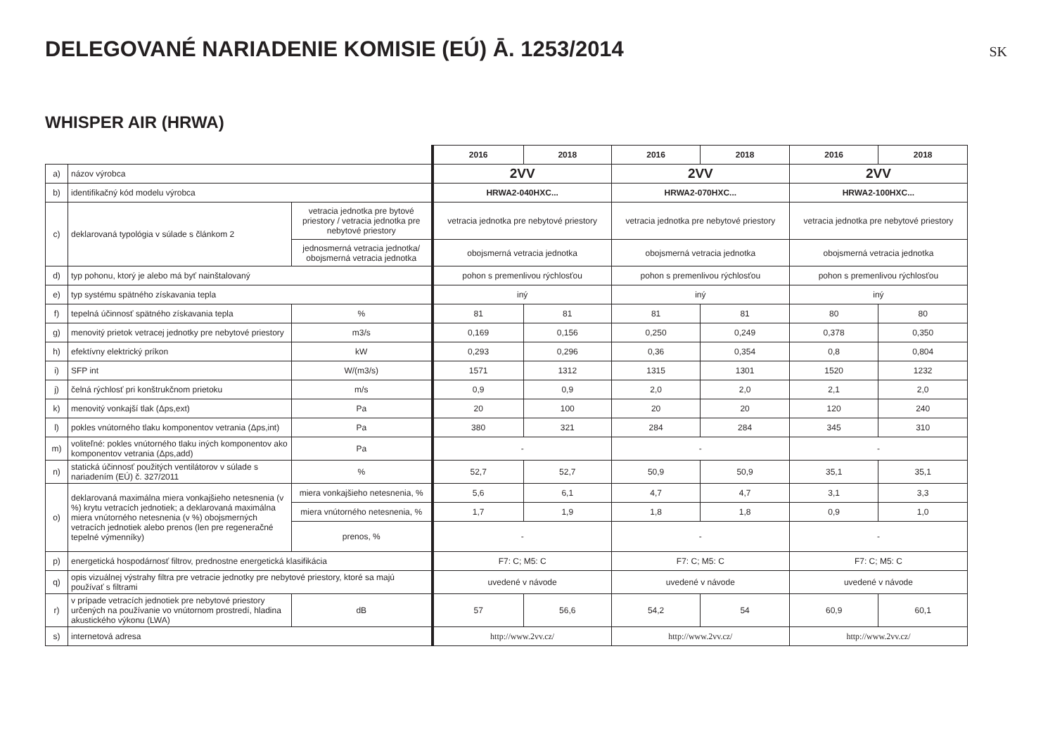DELEGOVANÉ NARIADENIE KOMISIE (EÚ) Ā. 1253/2014
SK
WHISPER AIR (HRWA)
| | | | 2016 | 2018 | 2016 | 2018 | 2016 | 2018 |
| a) | názov výrobca | | 2VV | | 2VV | | 2VV | |
| b) | identifikačný kód modelu výrobca | | HRWA2-040HXC... | | HRWA2-070HXC... | | HRWA2-100HXC... | |
| c) | deklarovaná typológia v súlade s článkom 2 | vetracia jednotka pre bytové priestory / vetracia jednotka pre nebytové priestory | vetracia jednotka pre nebytové priestory | | vetracia jednotka pre nebytové priestory | | vetracia jednotka pre nebytové priestory | |
| | | jednosmerná vetracia jednotka/ obojsmerná vetracia jednotka | obojsmerná vetracia jednotka | | obojsmerná vetracia jednotka | | obojsmerná vetracia jednotka | |
| d) | typ pohonu, ktorý je alebo má byť nainštalovaný | | pohon s premenlivou rýchlosťou | | pohon s premenlivou rýchlosťou | | pohon s premenlivou rýchlosťou | |
| e) | typ systému spätného získavania tepla | | iný | | iný | | iný | |
| f) | tepelná účinnosť spätného získavania tepla | % | 81 | 81 | 81 | 81 | 80 | 80 |
| g) | menovitý prietok vetracej jednotky pre nebytové priestory | m3/s | 0,169 | 0,156 | 0,250 | 0,249 | 0,378 | 0,350 |
| h) | efektívny elektrický príkon | kW | 0,293 | 0,296 | 0,36 | 0,354 | 0,8 | 0,804 |
| i) | SFP int | W/(m3/s) | 1571 | 1312 | 1315 | 1301 | 1520 | 1232 |
| j) | čelná rýchlosť pri konštrukčnom prietoku | m/s | 0,9 | 0,9 | 2,0 | 2,0 | 2,1 | 2,0 |
| k) | menovitý vonkajší tlak (Δps,ext) | Pa | 20 | 100 | 20 | 20 | 120 | 240 |
| l) | pokles vnútorného tlaku komponentov vetrania (Δps,int) | Pa | 380 | 321 | 284 | 284 | 345 | 310 |
| m) | voliteľné: pokles vnútorného tlaku iných komponentov ako komponentov vetrania (Δps,add) | Pa | - | | - | | - | |
| n) | statická účinnosť použitých ventilátorov v súlade s nariadením (EÚ) č. 327/2011 | % | 52,7 | 52,7 | 50,9 | 50,9 | 35,1 | 35,1 |
| o) | deklarovaná maximálna miera vonkajšieho netesnenia (v %) krytu vetracích jednotiek; a deklarovaná maximálna miera vnútorného netesnenia (v %) obojsmerných vetracích jednotiek alebo prenos (len pre regeneračné tepelné výmenníky) | miera vonkajšieho netesnenia, % | 5,6 | 6,1 | 4,7 | 4,7 | 3,1 | 3,3 |
| | | miera vnútorného netesnenia, % | 1,7 | 1,9 | 1,8 | 1,8 | 0,9 | 1,0 |
| | | prenos, % | - | | - | | - | |
| p) | energetická hospodárnosť filtrov, prednostne energetická klasifikácia | | F7: C; M5: C | | F7: C; M5: C | | F7: C; M5: C | |
| q) | opis vizuálnej výstrahy filtra pre vetracie jednotky pre nebytové priestory, ktoré sa majú používať s filtrami | | uvedené v návode | | uvedené v návode | | uvedené v návode | |
| r) | v prípade vetracích jednotiek pre nebytové priestory určených na používanie vo vnútornom prostredí, hladina akustického výkonu (LWA) | dB | 57 | 56,6 | 54,2 | 54 | 60,9 | 60,1 |
| s) | internetová adresa | | http://www.2vv.cz/ | | http://www.2vv.cz/ | | http://www.2vv.cz/ | |